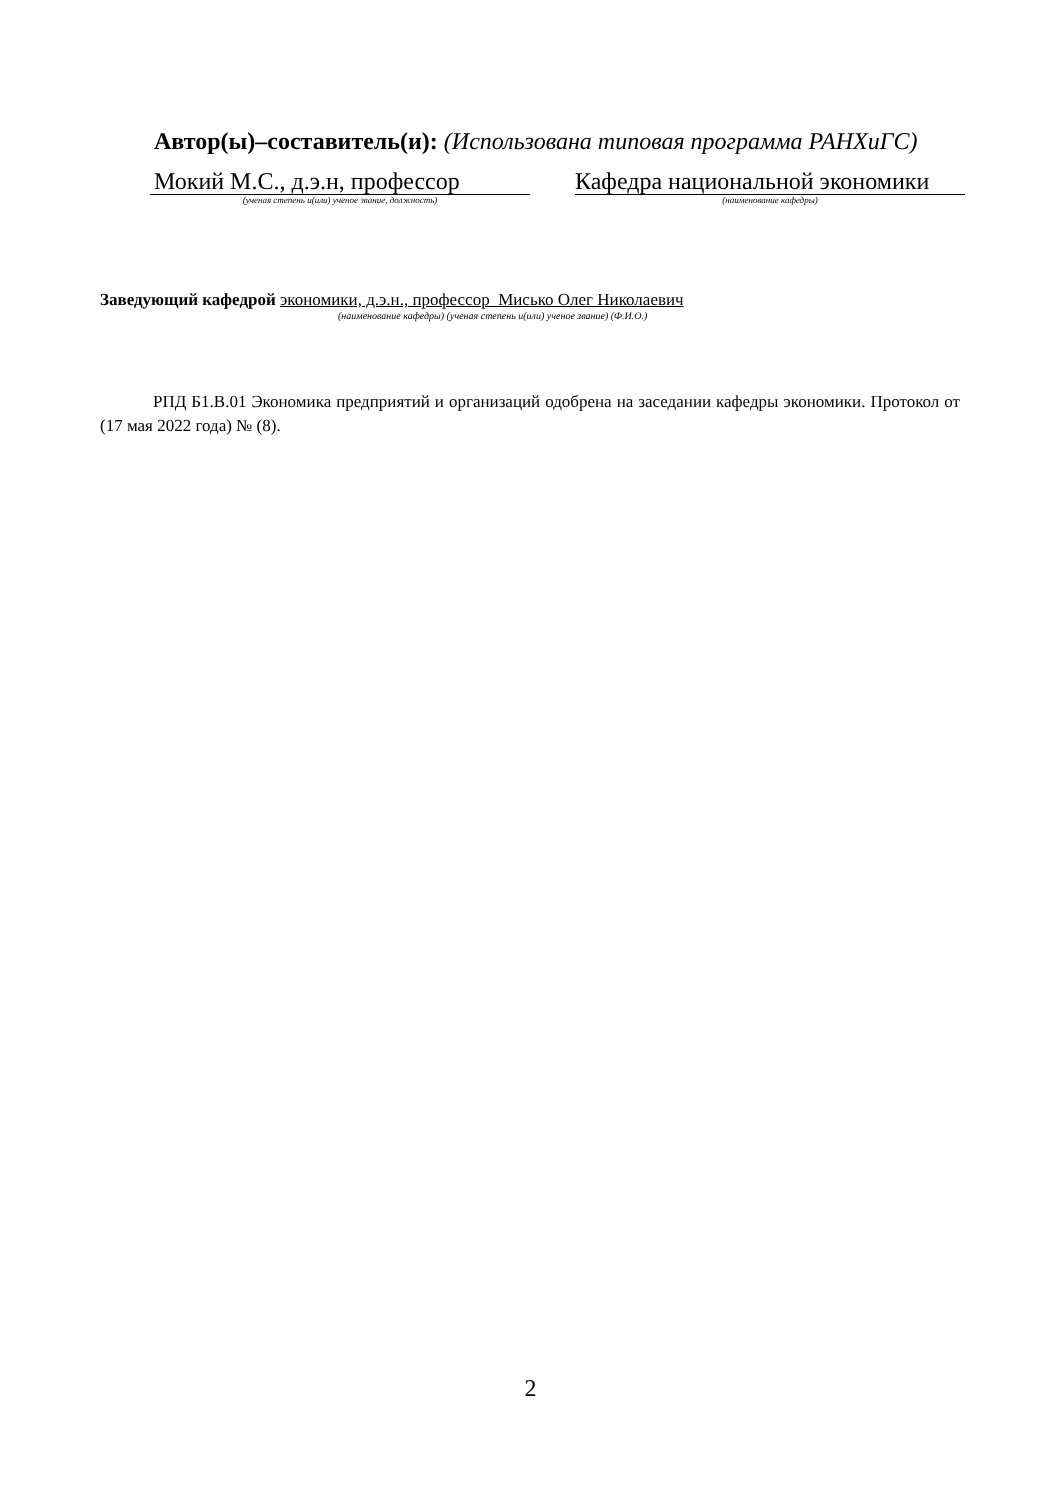Автор(ы)–составитель(и): (Использована типовая программа РАНХиГС)
Мокий М.С., д.э.н, профессор
(ученая степень и(или) ученое звание, должность)
Кафедра национальной экономики
(наименование кафедры)
Заведующий кафедрой экономики, д.э.н., профессор Мисько Олег Николаевич
(наименование кафедры) (ученая степень и(или) ученое звание) (Ф.И.О.)
РПД Б1.В.01 Экономика предприятий и организаций одобрена на заседании кафедры экономики. Протокол от (17 мая 2022 года) № (8).
2